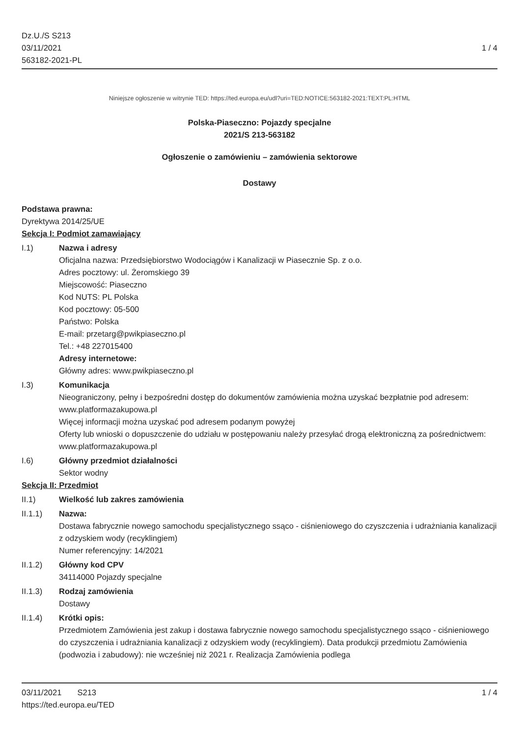Dz.U./S S213
03/11/2021
563182-2021-PL
1 / 4
Niniejsze ogłoszenie w witrynie TED: https://ted.europa.eu/udl?uri=TED:NOTICE:563182-2021:TEXT:PL:HTML
Polska-Piaseczno: Pojazdy specjalne
2021/S 213-563182
Ogłoszenie o zamówieniu – zamówienia sektorowe
Dostawy
Podstawa prawna:
Dyrektywa 2014/25/UE
Sekcja I: Podmiot zamawiający
I.1) Nazwa i adresy
Oficjalna nazwa: Przedsiębiorstwo Wodociągów i Kanalizacji w Piasecznie Sp. z o.o.
Adres pocztowy: ul. Żeromskiego 39
Miejscowość: Piaseczno
Kod NUTS: PL Polska
Kod pocztowy: 05-500
Państwo: Polska
E-mail: przetarg@pwikpiaseczno.pl
Tel.: +48 227015400
Adresy internetowe:
Główny adres: www.pwikpiaseczno.pl
I.3) Komunikacja
Nieograniczony, pełny i bezpośredni dostęp do dokumentów zamówienia można uzyskać bezpłatnie pod adresem: www.platformazakupowa.pl
Więcej informacji można uzyskać pod adresem podanym powyżej
Oferty lub wnioski o dopuszczenie do udziału w postępowaniu należy przesyłać drogą elektroniczną za pośrednictwem: www.platformazakupowa.pl
I.6) Główny przedmiot działalności
Sektor wodny
Sekcja II: Przedmiot
II.1) Wielkość lub zakres zamówienia
II.1.1) Nazwa:
Dostawa fabrycznie nowego samochodu specjalistycznego ssąco - ciśnieniowego do czyszczenia i udrażniania kanalizacji z odzyskiem wody (recyklingiem)
Numer referencyjny: 14/2021
II.1.2) Główny kod CPV
34114000 Pojazdy specjalne
II.1.3) Rodzaj zamówienia
Dostawy
II.1.4) Krótki opis:
Przedmiotem Zamówienia jest zakup i dostawa fabrycznie nowego samochodu specjalistycznego ssąco - ciśnieniowego do czyszczenia i udrażniania kanalizacji z odzyskiem wody (recyklingiem). Data produkcji przedmiotu Zamówienia (podwozia i zabudowy): nie wcześniej niż 2021 r. Realizacja Zamówienia podlega
03/11/2021 S213
https://ted.europa.eu/TED
1 / 4